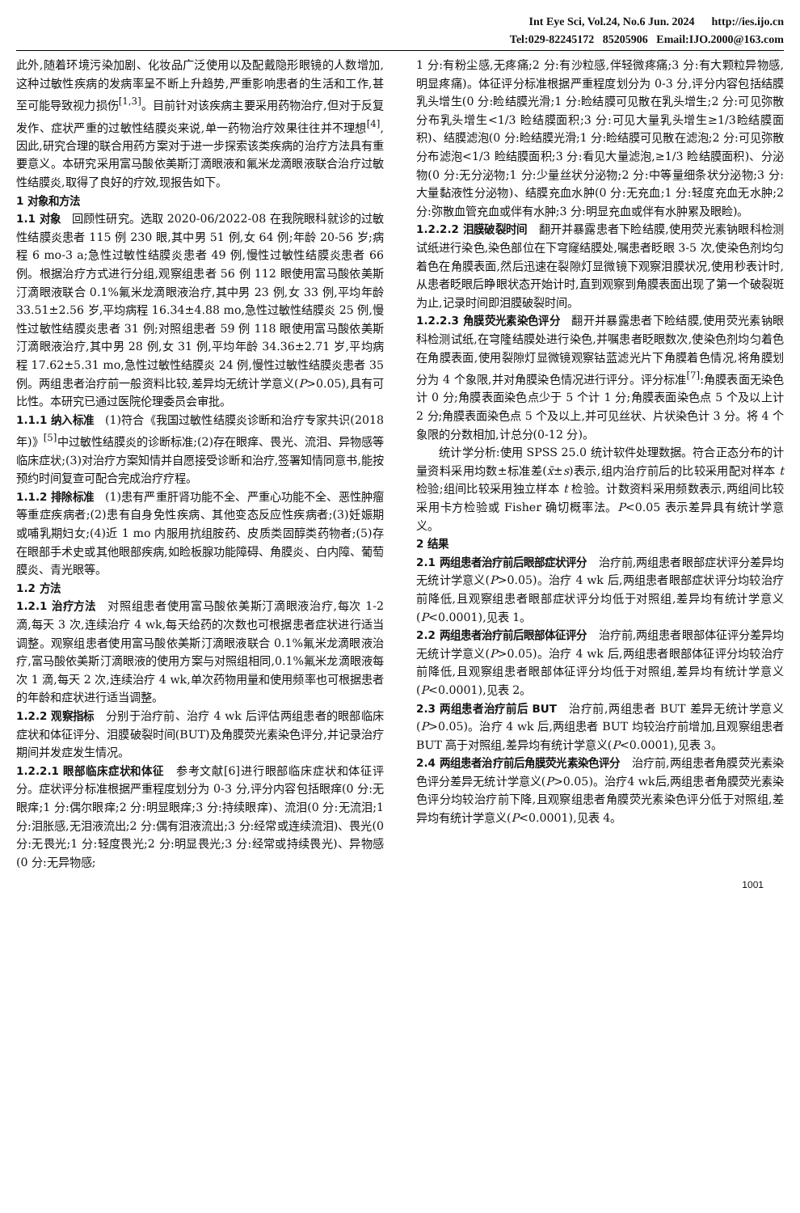Int Eye Sci, Vol.24, No.6 Jun. 2024 http://ies.ijo.cn
Tel:029-82245172 85205906 Email:IJO.2000@163.com
此外,随着环境污染加剧、化妆品广泛使用以及配戴隐形眼镜的人数增加,这种过敏性疾病的发病率呈不断上升趋势,严重影响患者的生活和工作,甚至可能导致视力损伤<sup>[1,3]</sup>。目前针对该疾病主要采用药物治疗,但对于反复发作、症状严重的过敏性结膜炎来说,单一药物治疗效果往往并不理想<sup>[4]</sup>,因此,研究合理的联合用药方案对于进一步探索该类疾病的治疗方法具有重要意义。本研究采用富马酸依美斯汀滴眼液和氟米龙滴眼液联合治疗过敏性结膜炎,取得了良好的疗效,现报告如下。
1 对象和方法
1.1 对象　回顾性研究。选取 2020-06/2022-08 在我院眼科就诊的过敏性结膜炎患者 115 例 230 眼,其中男 51 例,女 64 例;年龄 20-56 岁;病程 6 mo-3 a;急性过敏性结膜炎患者 49 例,慢性过敏性结膜炎患者 66 例。根据治疗方式进行分组,观察组患者 56 例 112 眼使用富马酸依美斯汀滴眼液联合 0.1%氟米龙滴眼液治疗,其中男 23 例,女 33 例,平均年龄 33.51±2.56 岁,平均病程 16.34±4.88 mo,急性过敏性结膜炎 25 例,慢性过敏性结膜炎患者 31 例;对照组患者 59 例 118 眼使用富马酸依美斯汀滴眼液治疗,其中男 28 例,女 31 例,平均年龄 34.36±2.71 岁,平均病程 17.62±5.31 mo,急性过敏性结膜炎 24 例,慢性过敏性结膜炎患者 35 例。两组患者治疗前一般资料比较,差异均无统计学意义(P>0.05),具有可比性。本研究已通过医院伦理委员会审批。
1.1.1 纳入标准　(1)符合《我国过敏性结膜炎诊断和治疗专家共识(2018 年)》<sup>[5]</sup>中过敏性结膜炎的诊断标准;(2)存在眼痒、畏光、流泪、异物感等临床症状;(3)对治疗方案知情并自愿接受诊断和治疗,签署知情同意书,能按预约时间复查可配合完成治疗疗程。
1.1.2 排除标准　(1)患有严重肝肾功能不全、严重心功能不全、恶性肿瘤等重症疾病者;(2)患有自身免性疾病、其他变态反应性疾病者;(3)妊娠期或哺乳期妇女;(4)近 1 mo 内服用抗组胺药、皮质类固醇类药物者;(5)存在眼部手术史或其他眼部疾病,如睑板腺功能障碍、角膜炎、白内障、葡萄膜炎、青光眼等。
1.2 方法
1.2.1 治疗方法　对照组患者使用富马酸依美斯汀滴眼液治疗,每次 1-2 滴,每天 3 次,连续治疗 4 wk,每天给药的次数也可根据患者症状进行适当调整。观察组患者使用富马酸依美斯汀滴眼液联合 0.1%氟米龙滴眼液治疗,富马酸依美斯汀滴眼液的使用方案与对照组相同,0.1%氟米龙滴眼液每次 1 滴,每天 2 次,连续治疗 4 wk,单次药物用量和使用频率也可根据患者的年龄和症状进行适当调整。
1.2.2 观察指标　分别于治疗前、治疗 4 wk 后评估两组患者的眼部临床症状和体征评分、泪膜破裂时间(BUT)及角膜荧光素染色评分,并记录治疗期间并发症发生情况。
1.2.2.1 眼部临床症状和体征　参考文献[6]进行眼部临床症状和体征评分。症状评分标准根据严重程度划分为 0-3 分,评分内容包括眼痒(0 分:无眼痒;1 分:偶尔眼痒;2 分:明显眼痒;3 分:持续眼痒)、流泪(0 分:无流泪;1 分:泪胀感,无泪液流出;2 分:偶有泪液流出;3 分:经常或连续流泪)、畏光(0 分:无畏光;1 分:轻度畏光;2 分:明显畏光;3 分:经常或持续畏光)、异物感(0 分:无异物感;
1 分:有粉尘感,无疼痛;2 分:有沙粒感,伴轻微疼痛;3 分:有大颗粒异物感,明显疼痛)。体征评分标准根据严重程度划分为 0-3 分,评分内容包括结膜乳头增生(0 分:睑结膜光滑;1 分:睑结膜可见散在乳头增生;2 分:可见弥散分布乳头增生<1/3 睑结膜面积;3 分:可见大量乳头增生≥1/3睑结膜面积)、结膜滤泡(0 分:睑结膜光滑;1 分:睑结膜可见散在滤泡;2 分:可见弥散分布滤泡<1/3 睑结膜面积;3 分:看见大量滤泡,≥1/3 睑结膜面积)、分泌物(0 分:无分泌物;1 分:少量丝状分泌物;2 分:中等量细条状分泌物;3 分:大量黏液性分泌物)、结膜充血水肿(0 分:无充血;1 分:轻度充血无水肿;2 分:弥散血管充血或伴有水肿;3 分:明显充血或伴有水肿累及眼睑)。
1.2.2.2 泪膜破裂时间　翻开并暴露患者下睑结膜,使用荧光素钠眼科检测试纸进行染色,染色部位在下穹窿结膜处,嘱患者眨眼 3-5 次,使染色剂均匀着色在角膜表面,然后迅速在裂隙灯显微镜下观察泪膜状况,使用秒表计时,从患者眨眼后睁眼状态开始计时,直到观察到角膜表面出现了第一个破裂斑为止,记录时间即泪膜破裂时间。
1.2.2.3 角膜荧光素染色评分　翻开并暴露患者下睑结膜,使用荧光素钠眼科检测试纸,在穹隆结膜处进行染色,并嘱患者眨眼数次,使染色剂均匀着色在角膜表面,使用裂隙灯显微镜观察钴蓝滤光片下角膜着色情况,将角膜划分为 4 个象限,并对角膜染色情况进行评分。评分标准<sup>[7]</sup>:角膜表面无染色计 0 分;角膜表面染色点少于 5 个计 1 分;角膜表面染色点 5 个及以上计 2 分;角膜表面染色点 5 个及以上,并可见丝状、片状染色计 3 分。将 4 个象限的分数相加,计总分(0-12 分)。
统计学分析:使用 SPSS 25.0 统计软件处理数据。符合正态分布的计量资料采用均数±标准差(x̄±s)表示,组内治疗前后的比较采用配对样本 t 检验;组间比较采用独立样本 t 检验。计数资料采用频数表示,两组间比较采用卡方检验或 Fisher 确切概率法。P<0.05 表示差异具有统计学意义。
2 结果
2.1 两组患者治疗前后眼部症状评分　治疗前,两组患者眼部症状评分差异均无统计学意义(P>0.05)。治疗 4 wk 后,两组患者眼部症状评分均较治疗前降低,且观察组患者眼部症状评分均低于对照组,差异均有统计学意义(P<0.0001),见表 1。
2.2 两组患者治疗前后眼部体征评分　治疗前,两组患者眼部体征评分差异均无统计学意义(P>0.05)。治疗 4 wk 后,两组患者眼部体征评分均较治疗前降低,且观察组患者眼部体征评分均低于对照组,差异均有统计学意义(P<0.0001),见表 2。
2.3 两组患者治疗前后 BUT　治疗前,两组患者 BUT 差异无统计学意义(P>0.05)。治疗 4 wk 后,两组患者 BUT 均较治疗前增加,且观察组患者 BUT 高于对照组,差异均有统计学意义(P<0.0001),见表 3。
2.4 两组患者治疗前后角膜荧光素染色评分　治疗前,两组患者角膜荧光素染色评分差异无统计学意义(P>0.05)。治疗4 wk后,两组患者角膜荧光素染色评分均较治疗前下降,且观察组患者角膜荧光素染色评分低于对照组,差异均有统计学意义(P<0.0001),见表 4。
1001